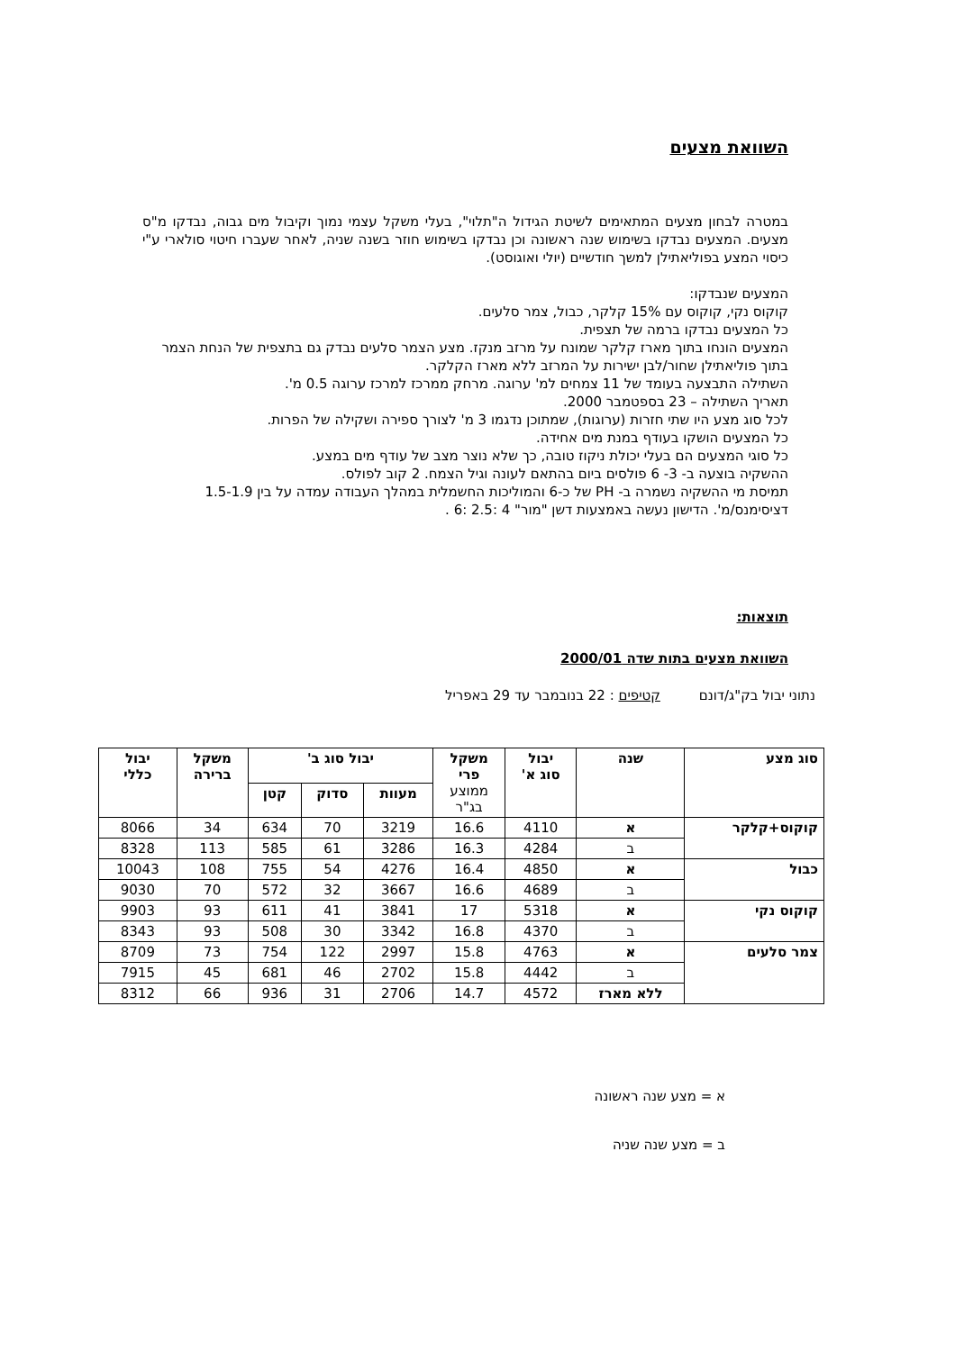השוואת מצעים
במטרה לבחון מצעים המתאימים לשיטת הגידול ה"תלוי", בעלי משקל עצמי נמוך וקיבול מים גבוה, נבדקו מ"ס מצעים. המצעים נבדקו בשימוש שנה ראשונה וכן נבדקו בשימוש חוזר בשנה שניה, לאחר שעברו חיטוי סולארי ע"י כיסוי המצע בפוליאתילן למשך חודשיים (יולי ואוגוסט).
המצעים שנבדקו:
קוקוס נקי, קוקוס עם 15% קלקר, כבול, צמר סלעים.
כל המצעים נבדקו ברמה של תצפית.
המצעים הונחו בתוך מארז קלקר שמונח על מרזב מנקז. מצע הצמר סלעים נבדק גם בתצפית של הנחת הצמר בתוך פוליאתילן שחור/לבן ישירות על המרזב ללא מארז הקלקר.
השתילה התבצעה בעומד של 11 צמחים למ' ערוגה. מרחק ממרכז למרכז ערוגה 0.5 מ'.
תאריך השתילה – 23 בספטמבר 2000.
לכל סוג מצע היו שתי חזרות (ערוגות), שמתוכן נדגמו 3 מ' לצורך ספירה ושקילה של הפרות.
כל המצעים הושקו בעודף במנת מים אחידה.
כל סוגי המצעים הם בעלי יכולת ניקוז טובה, כך שלא נוצר מצב של עודף מים במצע.
ההשקיה בוצעה ב- 3- 6 פולסים ביום בהתאם לעונה וגיל הצמח. 2 קוב לפולס.
תמיסת מי ההשקיה נשמרה ב- PH של כ-6 והמוליכות החשמלית במהלך העבודה עמדה על בין 1.5-1.9 דציסימנס/מ'. הדישון נעשה באמצעות דשן "מור" 4 :2.5 :6 .
תוצאות:
השוואת מצעים בתות שדה 2000/01
נתוני יבול בק"ג/דונם קטיפים : 22 בנובמבר עד 29 באפריל
| סוג מצע | שנה | יבול סוג א' | משקל פרי ממוצע בג"ר | יבול סוג ב' | | | משקל ברירה | יבול כללי |
| --- | --- | --- | --- | --- | --- | --- | --- | --- |
| | | | | מעוות | סדוק | קטן | | |
| קוקוס+קלקר | א | 4110 | 16.6 | 3219 | 70 | 634 | 34 | 8066 |
| | ב | 4284 | 16.3 | 3286 | 61 | 585 | 113 | 8328 |
| כבול | א | 4850 | 16.4 | 4276 | 54 | 755 | 108 | 10043 |
| | ב | 4689 | 16.6 | 3667 | 32 | 572 | 70 | 9030 |
| קוקוס נקי | א | 5318 | 17 | 3841 | 41 | 611 | 93 | 9903 |
| | ב | 4370 | 16.8 | 3342 | 30 | 508 | 93 | 8343 |
| צמר סלעים | א | 4763 | 15.8 | 2997 | 122 | 754 | 73 | 8709 |
| | ב | 4442 | 15.8 | 2702 | 46 | 681 | 45 | 7915 |
| | ללא מארז | 4572 | 14.7 | 2706 | 31 | 936 | 66 | 8312 |
א = מצע שנה ראשונה
ב = מצע שנה שניה